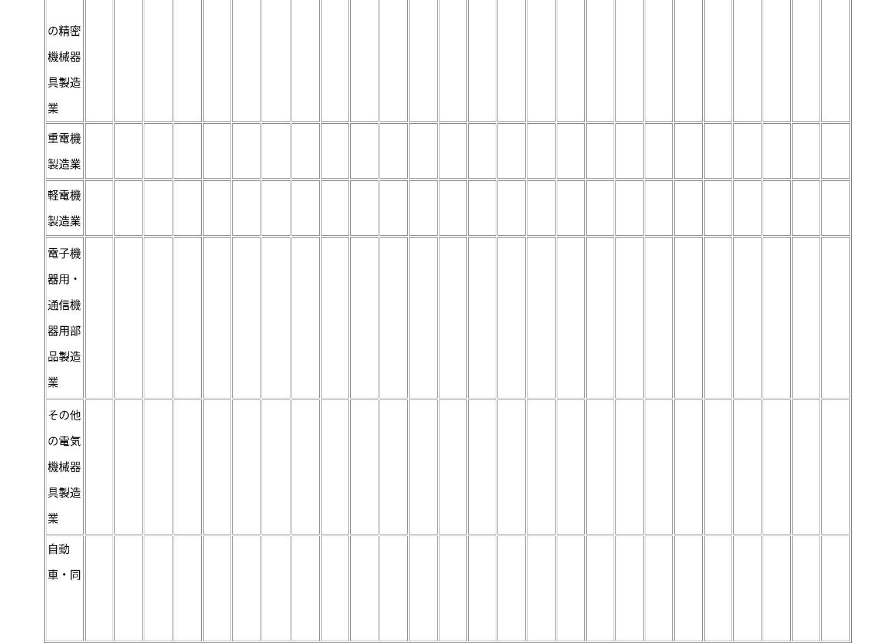| の精密 機械器 具製造 業 | | | | | | | | | | | | | | | | | | | | | | | | | | |
| 重電機 製造業 | | | | | | | | | | | | | | | | | | | | | | | | | | |
| 軽電機 製造業 | | | | | | | | | | | | | | | | | | | | | | | | | | |
| 電子機 器用・ 通信機 器用部 品製造 業 | | | | | | | | | | | | | | | | | | | | | | | | | | |
| その他 の電気 機械器 具製造 業 | | | | | | | | | | | | | | | | | | | | | | | | | | |
| 自動 車・同 | | | | | | | | | | | | | | | | | | | | | | | | | | |